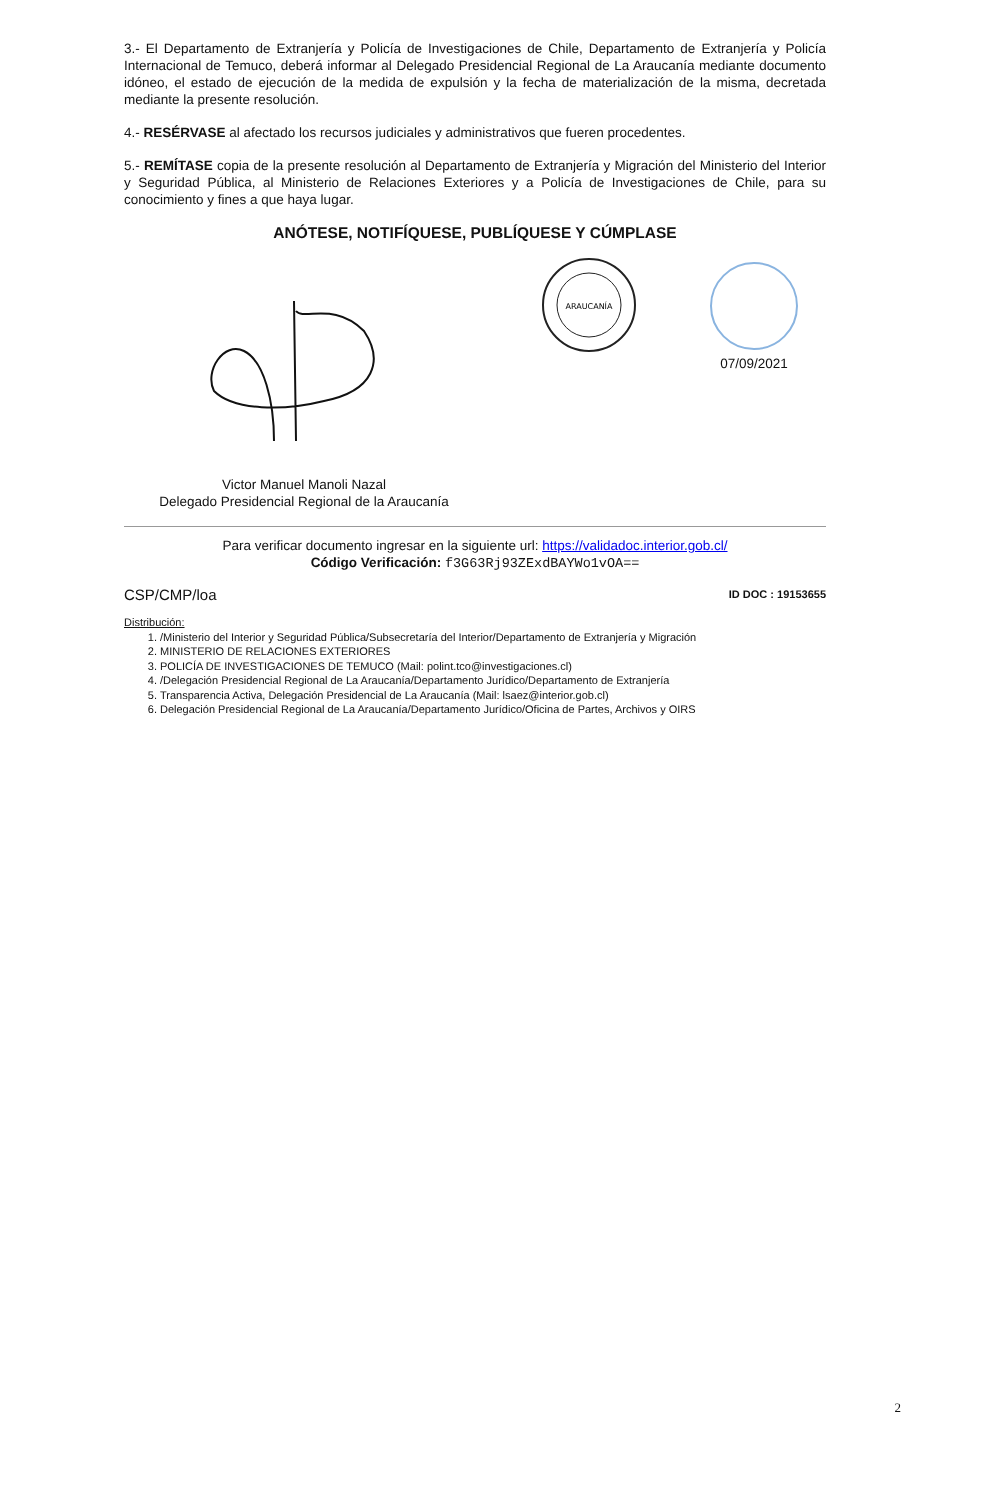3.- El Departamento de Extranjería y Policía de Investigaciones de Chile, Departamento de Extranjería y Policía Internacional de Temuco, deberá informar al Delegado Presidencial Regional de La Araucanía mediante documento idóneo, el estado de ejecución de la medida de expulsión y la fecha de materialización de la misma, decretada mediante la presente resolución.
4.- RESÉRVASE al afectado los recursos judiciales y administrativos que fueren procedentes.
5.- REMÍTASE copia de la presente resolución al Departamento de Extranjería y Migración del Ministerio del Interior y Seguridad Pública, al Ministerio de Relaciones Exteriores y a Policía de Investigaciones de Chile, para su conocimiento y fines a que haya lugar.
ANÓTESE, NOTIFÍQUESE, PUBLÍQUESE Y CÚMPLASE
ARAUCANÍA
07/09/2021
Victor Manuel Manoli Nazal
Delegado Presidencial Regional de la Araucanía
Para verificar documento ingresar en la siguiente url: https://validadoc.interior.gob.cl/
Código Verificación: f3G63Rj93ZExdBAYWo1vOA==
CSP/CMP/loa ID DOC : 19153655
Distribución:
1. /Ministerio del Interior y Seguridad Pública/Subsecretaría del Interior/Departamento de Extranjería y Migración
2. MINISTERIO DE RELACIONES EXTERIORES
3. POLICÍA DE INVESTIGACIONES DE TEMUCO (Mail: polint.tco@investigaciones.cl)
4. /Delegación Presidencial Regional de La Araucanía/Departamento Jurídico/Departamento de Extranjería
5. Transparencia Activa, Delegación Presidencial de La Araucanía (Mail: lsaez@interior.gob.cl)
6. Delegación Presidencial Regional de La Araucanía/Departamento Jurídico/Oficina de Partes, Archivos y OIRS
2